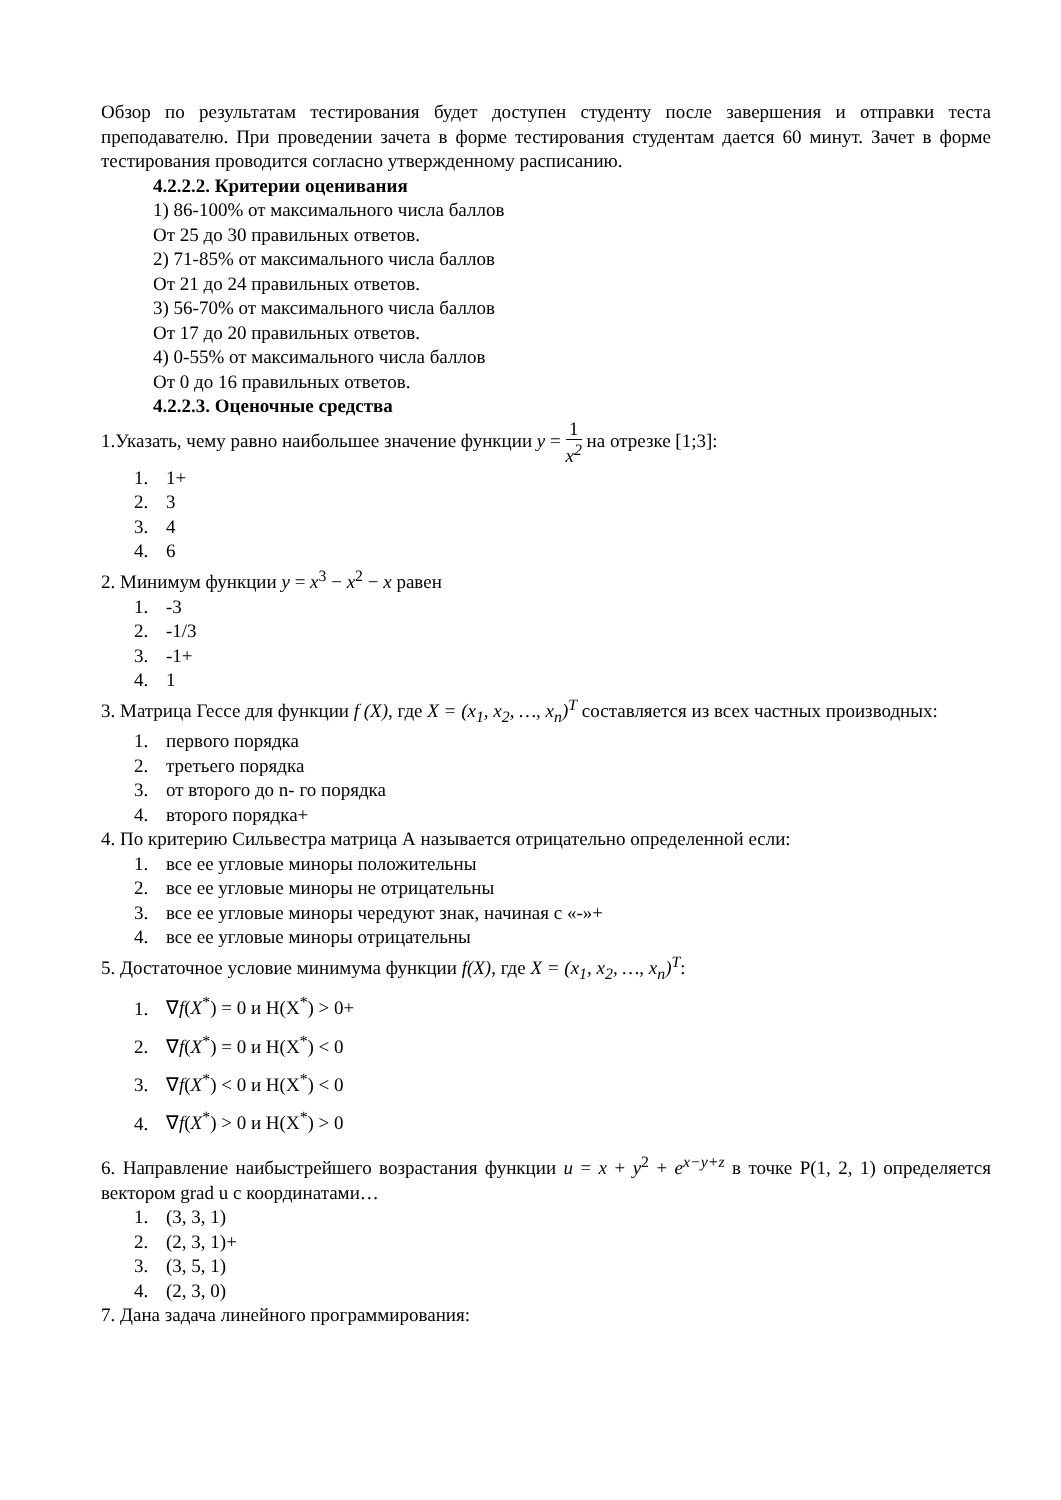Обзор по результатам тестирования будет доступен студенту после завершения и отправки теста преподавателю. При проведении зачета в форме тестирования студентам дается 60 минут. Зачет в форме тестирования проводится согласно утвержденному расписанию.
4.2.2.2. Критерии оценивания
1) 86-100% от максимального числа баллов
От 25 до 30 правильных ответов.
2) 71-85% от максимального числа баллов
От 21 до 24 правильных ответов.
3) 56-70% от максимального числа баллов
От 17 до 20 правильных ответов.
4) 0-55% от максимального числа баллов
От 0 до 16 правильных ответов.
4.2.2.3. Оценочные средства
1.Указать, чему равно наибольшее значение функции y = 1 x<sup>2</sup> на отрезке [1;3]:
1. 1+
2. 3
3. 4
4. 6
2. Минимум функции y = x<sup>3</sup> − x<sup>2</sup> − x равен
1. -3
2. -1/3
3. -1+
4. 1
3. Матрица Гессе для функции f (X), где X = (x<sub>1</sub>, x<sub>2</sub>, …, x<sub>n</sub>)<sup>T</sup> составляется из всех частных производных:
1. первого порядка
2. третьего порядка
3. от второго до n- го порядка
4. второго порядка+
4. По критерию Сильвестра матрица А называется отрицательно определенной если:
1. все ее угловые миноры положительны
2. все ее угловые миноры не отрицательны
3. все ее угловые миноры чередуют знак, начиная с «-»+
4. все ее угловые миноры отрицательны
5. Достаточное условие минимума функции f(X), где X = (x<sub>1</sub>, x<sub>2</sub>, …, x<sub>n</sub>)<sup>T</sup>:
1. ∇f(X<sup>*</sup>) = 0 и H(X<sup>*</sup>) > 0+
2. ∇f(X<sup>*</sup>) = 0 и H(X<sup>*</sup>) < 0
3. ∇f(X<sup>*</sup>) < 0 и H(X<sup>*</sup>) < 0
4. ∇f(X<sup>*</sup>) > 0 и H(X<sup>*</sup>) > 0
6. Направление наибыстрейшего возрастания функции u = x + y<sup>2</sup> + e<sup>x−y+z</sup> в точке P(1, 2, 1) определяется вектором grad u с координатами…
1. (3, 3, 1)
2. (2, 3, 1)+
3. (3, 5, 1)
4. (2, 3, 0)
7. Дана задача линейного программирования: